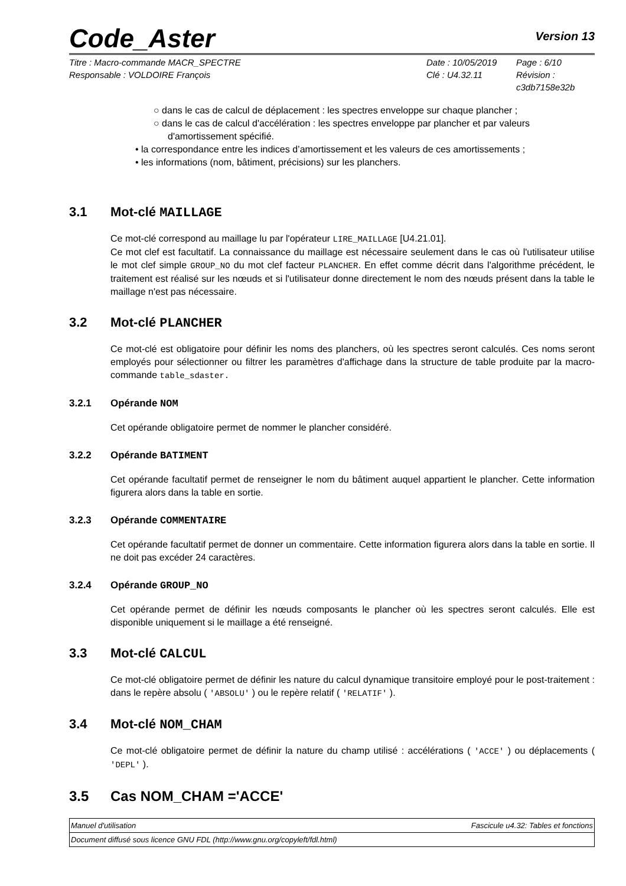Code_Aster
Version 13
Titre : Macro-commande MACR_SPECTRE
Responsable : VOLDOIRE François
Date : 10/05/2019
Clé : U4.32.11
Page : 6/10
Révision :
c3db7158e32b
○ dans le cas de calcul de déplacement : les spectres enveloppe sur chaque plancher ;
○ dans le cas de calcul d'accélération : les spectres enveloppe par plancher et par valeurs d'amortissement spécifié.
• la correspondance entre les indices d’amortissement et les valeurs de ces amortissements ;
• les informations (nom, bâtiment, précisions) sur les planchers.
3.1 Mot-clé MAILLAGE
Ce mot-clé correspond au maillage lu par l'opérateur LIRE_MAILLAGE [U4.21.01].
Ce mot clef est facultatif. La connaissance du maillage est nécessaire seulement dans le cas où l'utilisateur utilise le mot clef simple GROUP_NO du mot clef facteur PLANCHER. En effet comme décrit dans l'algorithme précédent, le traitement est réalisé sur les nœuds et si l'utilisateur donne directement le nom des nœuds présent dans la table le maillage n'est pas nécessaire.
3.2 Mot-clé PLANCHER
Ce mot-clé est obligatoire pour définir les noms des planchers, où les spectres seront calculés. Ces noms seront employés pour sélectionner ou filtrer les paramètres d'affichage dans la structure de table produite par la macro-commande table_sdaster.
3.2.1 Opérande NOM
Cet opérande obligatoire permet de nommer le plancher considéré.
3.2.2 Opérande BATIMENT
Cet opérande facultatif permet de renseigner le nom du bâtiment auquel appartient le plancher. Cette information figurera alors dans la table en sortie.
3.2.3 Opérande COMMENTAIRE
Cet opérande facultatif permet de donner un commentaire. Cette information figurera alors dans la table en sortie. Il ne doit pas excéder 24 caractères.
3.2.4 Opérande GROUP_NO
Cet opérande permet de définir les nœuds composants le plancher où les spectres seront calculés. Elle est disponible uniquement si le maillage a été renseigné.
3.3 Mot-clé CALCUL
Ce mot-clé obligatoire permet de définir les nature du calcul dynamique transitoire employé pour le post-traitement : dans le repère absolu ( 'ABSOLU' ) ou le repère relatif ( 'RELATIF' ).
3.4 Mot-clé NOM_CHAM
Ce mot-clé obligatoire permet de définir la nature du champ utilisé : accélérations ( 'ACCE' ) ou déplacements ( 'DEPL' ).
3.5 Cas NOM_CHAM ='ACCE'
Manuel d'utilisation Fascicule u4.32: Tables et fonctions
Document diffusé sous licence GNU FDL (http://www.gnu.org/copyleft/fdl.html)